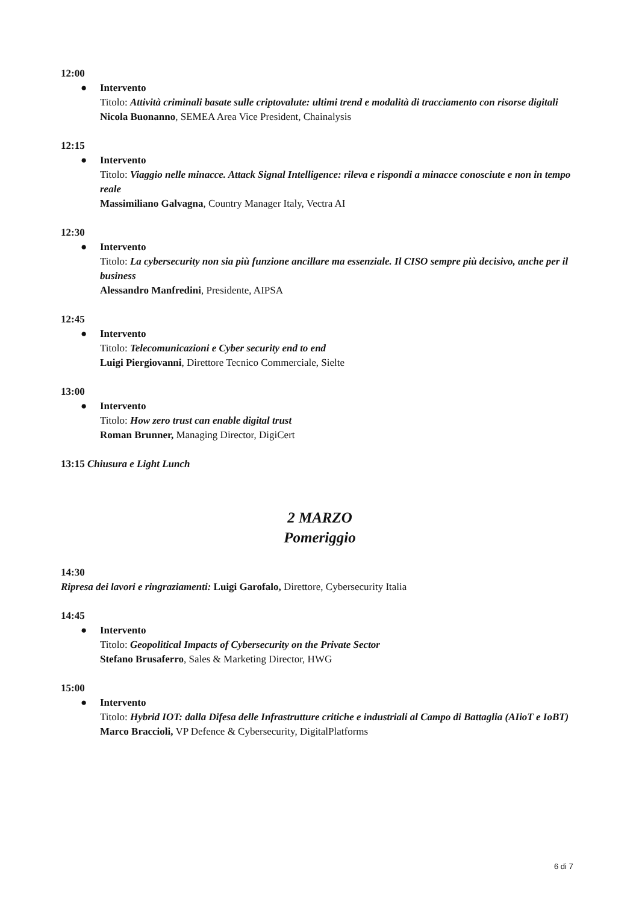12:00
● Intervento
Titolo: Attività criminali basate sulle criptovalute: ultimi trend e modalità di tracciamento con risorse digitali
Nicola Buonanno, SEMEA Area Vice President, Chainalysis
12:15
● Intervento
Titolo: Viaggio nelle minacce. Attack Signal Intelligence: rileva e rispondi a minacce conosciute e non in tempo reale
Massimiliano Galvagna, Country Manager Italy, Vectra AI
12:30
● Intervento
Titolo: La cybersecurity non sia più funzione ancillare ma essenziale. Il CISO sempre più decisivo, anche per il business
Alessandro Manfredini, Presidente, AIPSA
12:45
● Intervento
Titolo: Telecomunicazioni e Cyber security end to end
Luigi Piergiovanni, Direttore Tecnico Commerciale, Sielte
13:00
● Intervento
Titolo: How zero trust can enable digital trust
Roman Brunner, Managing Director, DigiCert
13:15 Chiusura e Light Lunch
2 MARZO
Pomeriggio
14:30
Ripresa dei lavori e ringraziamenti: Luigi Garofalo, Direttore, Cybersecurity Italia
14:45
● Intervento
Titolo: Geopolitical Impacts of Cybersecurity on the Private Sector
Stefano Brusaferro, Sales & Marketing Director, HWG
15:00
● Intervento
Titolo: Hybrid IOT: dalla Difesa delle Infrastrutture critiche e industriali al Campo di Battaglia (AIioT e IoBT)
Marco Braccioli, VP Defence & Cybersecurity, DigitalPlatforms
6 di 7